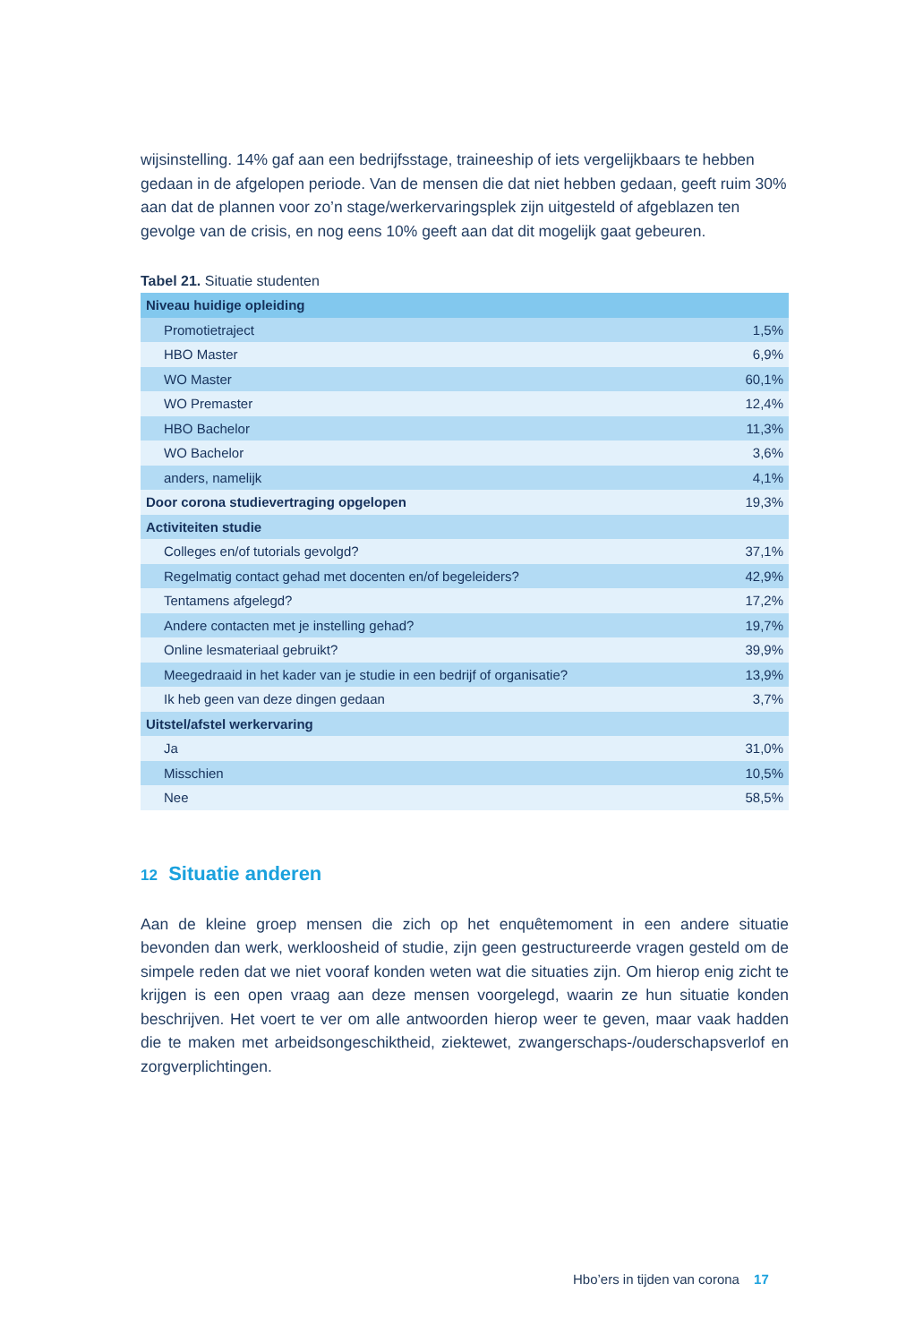wijsinstelling. 14% gaf aan een bedrijfsstage, traineeship of iets vergelijkbaars te hebben gedaan in de afgelopen periode. Van de mensen die dat niet hebben gedaan, geeft ruim 30% aan dat de plannen voor zo’n stage/werkervaringsplek zijn uitgesteld of afgeblazen ten gevolge van de crisis, en nog eens 10% geeft aan dat dit mogelijk gaat gebeuren.
Tabel 21. Situatie studenten
| Niveau huidige opleiding | |
| Promotietraject | 1,5% |
| HBO Master | 6,9% |
| WO Master | 60,1% |
| WO Premaster | 12,4% |
| HBO Bachelor | 11,3% |
| WO Bachelor | 3,6% |
| anders, namelijk | 4,1% |
| Door corona studievertraging opgelopen | 19,3% |
| Activiteiten studie | |
| Colleges en/of tutorials gevolgd? | 37,1% |
| Regelmatig contact gehad met docenten en/of begeleiders? | 42,9% |
| Tentamens afgelegd? | 17,2% |
| Andere contacten met je instelling gehad? | 19,7% |
| Online lesmateriaal gebruikt? | 39,9% |
| Meegedraaid in het kader van je studie in een bedrijf of organisatie? | 13,9% |
| Ik heb geen van deze dingen gedaan | 3,7% |
| Uitstel/afstel werkervaring | |
| Ja | 31,0% |
| Misschien | 10,5% |
| Nee | 58,5% |
12 Situatie anderen
Aan de kleine groep mensen die zich op het enquêtemoment in een andere situatie bevonden dan werk, werkloosheid of studie, zijn geen gestructureerde vragen gesteld om de simpele reden dat we niet vooraf konden weten wat die situaties zijn. Om hierop enig zicht te krijgen is een open vraag aan deze mensen voorgelegd, waarin ze hun situatie konden beschrijven. Het voert te ver om alle antwoorden hierop weer te geven, maar vaak hadden die te maken met arbeidsongeschiktheid, ziektewet, zwanger­schaps-/ouderschapsverlof en zorgverplichtingen.
Hbo’ers in tijden van corona 17